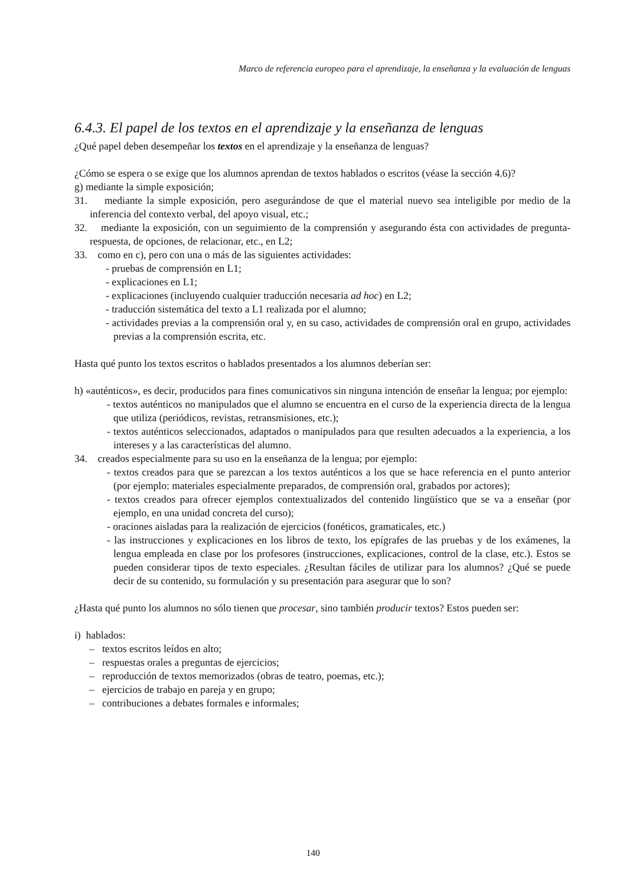Marco de referencia europeo para el aprendizaje, la enseñanza y la evaluación de lenguas
6.4.3. El papel de los textos en el aprendizaje y la enseñanza de lenguas
¿Qué papel deben desempeñar los textos en el aprendizaje y la enseñanza de lenguas?
¿Cómo se espera o se exige que los alumnos aprendan de textos hablados o escritos (véase la sección 4.6)?
g) mediante la simple exposición;
31. mediante la simple exposición, pero asegurándose de que el material nuevo sea inteligible por medio de la inferencia del contexto verbal, del apoyo visual, etc.;
32. mediante la exposición, con un seguimiento de la comprensión y asegurando ésta con actividades de pregunta-respuesta, de opciones, de relacionar, etc., en L2;
33. como en c), pero con una o más de las siguientes actividades:
- pruebas de comprensión en L1;
- explicaciones en L1;
- explicaciones (incluyendo cualquier traducción necesaria ad hoc) en L2;
- traducción sistemática del texto a L1 realizada por el alumno;
- actividades previas a la comprensión oral y, en su caso, actividades de comprensión oral en grupo, actividades previas a la comprensión escrita, etc.
Hasta qué punto los textos escritos o hablados presentados a los alumnos deberían ser:
h) «auténticos», es decir, producidos para fines comunicativos sin ninguna intención de enseñar la lengua; por ejemplo:
- textos auténticos no manipulados que el alumno se encuentra en el curso de la experiencia directa de la lengua que utiliza (periódicos, revistas, retransmisiones, etc.);
- textos auténticos seleccionados, adaptados o manipulados para que resulten adecuados a la experiencia, a los intereses y a las características del alumno.
34. creados especialmente para su uso en la enseñanza de la lengua; por ejemplo:
- textos creados para que se parezcan a los textos auténticos a los que se hace referencia en el punto anterior (por ejemplo: materiales especialmente preparados, de comprensión oral, grabados por actores);
- textos creados para ofrecer ejemplos contextualizados del contenido lingüístico que se va a enseñar (por ejemplo, en una unidad concreta del curso);
- oraciones aisladas para la realización de ejercicios (fonéticos, gramaticales, etc.)
- las instrucciones y explicaciones en los libros de texto, los epígrafes de las pruebas y de los exámenes, la lengua empleada en clase por los profesores (instrucciones, explicaciones, control de la clase, etc.). Estos se pueden considerar tipos de texto especiales. ¿Resultan fáciles de utilizar para los alumnos? ¿Qué se puede decir de su contenido, su formulación y su presentación para asegurar que lo son?
¿Hasta qué punto los alumnos no sólo tienen que procesar, sino también producir textos? Estos pueden ser:
i) hablados:
– textos escritos leídos en alto;
– respuestas orales a preguntas de ejercicios;
– reproducción de textos memorizados (obras de teatro, poemas, etc.);
– ejercicios de trabajo en pareja y en grupo;
– contribuciones a debates formales e informales;
140